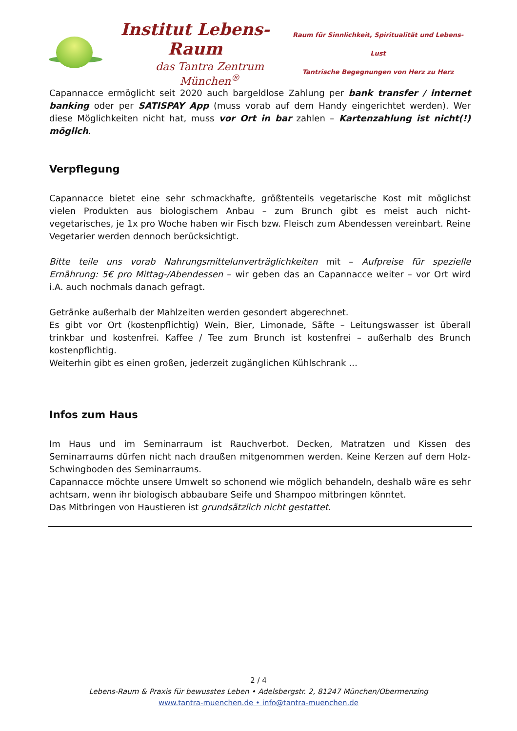Institut Lebens-Raum
das Tantra Zentrum München<sup>®</sup>
Raum für Sinnlichkeit, Spiritualität und Lebens-Lust
Tantrische Begegnungen von Herz zu Herz
Capannacce ermöglicht seit 2020 auch bargeldlose Zahlung per bank transfer / internet banking oder per SATISPAY App (muss vorab auf dem Handy eingerichtet werden). Wer diese Möglichkeiten nicht hat, muss vor Ort in bar zahlen – Kartenzahlung ist nicht(!) möglich.
Verpflegung
Capannacce bietet eine sehr schmackhafte, größtenteils vegetarische Kost mit möglichst vielen Produkten aus biologischem Anbau – zum Brunch gibt es meist auch nicht-vegetarisches, je 1x pro Woche haben wir Fisch bzw. Fleisch zum Abendessen vereinbart. Reine Vegetarier werden dennoch berücksichtigt.
Bitte teile uns vorab Nahrungsmittelunverträglichkeiten mit – Aufpreise für spezielle Ernährung: 5€ pro Mittag-/Abendessen – wir geben das an Capannacce weiter – vor Ort wird i.A. auch nochmals danach gefragt.
Getränke außerhalb der Mahlzeiten werden gesondert abgerechnet.
Es gibt vor Ort (kostenpflichtig) Wein, Bier, Limonade, Säfte – Leitungswasser ist überall trinkbar und kostenfrei. Kaffee / Tee zum Brunch ist kostenfrei – außerhalb des Brunch kostenpflichtig.
Weiterhin gibt es einen großen, jederzeit zugänglichen Kühlschrank …
Infos zum Haus
Im Haus und im Seminarraum ist Rauchverbot. Decken, Matratzen und Kissen des Seminarraums dürfen nicht nach draußen mitgenommen werden. Keine Kerzen auf dem Holz-Schwingboden des Seminarraums.
Capannacce möchte unsere Umwelt so schonend wie möglich behandeln, deshalb wäre es sehr achtsam, wenn ihr biologisch abbaubare Seife und Shampoo mitbringen könntet.
Das Mitbringen von Haustieren ist grundsätzlich nicht gestattet.
2 / 4
Lebens-Raum & Praxis für bewusstes Leben • Adelsbergstr. 2, 81247 München/Obermenzing
www.tantra-muenchen.de • info@tantra-muenchen.de